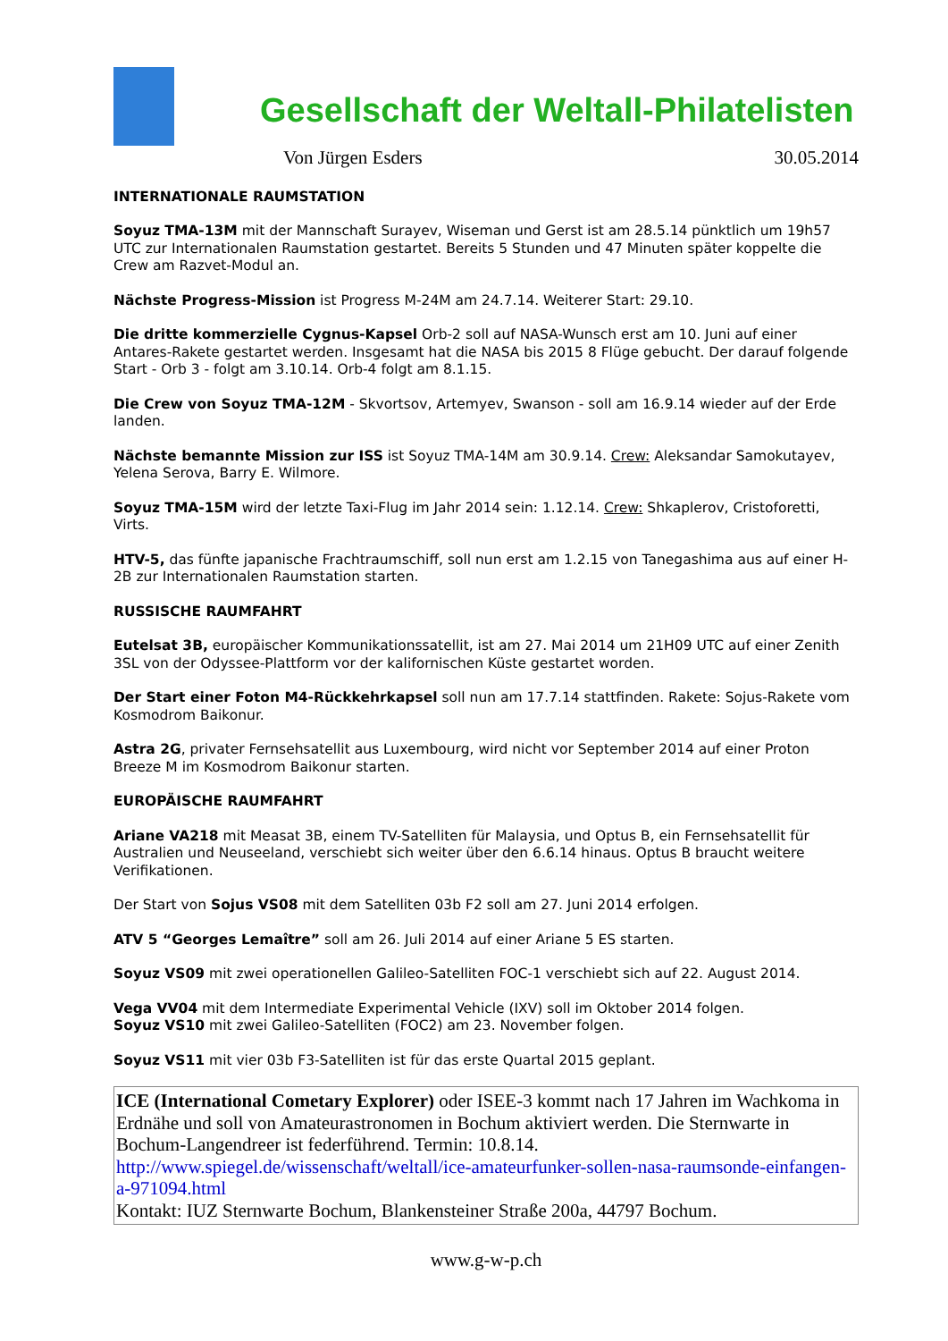Gesellschaft der Weltall-Philatelisten
Von Jürgen Esders 30.05.2014
INTERNATIONALE RAUMSTATION
Soyuz TMA-13M mit der Mannschaft Surayev, Wiseman und Gerst ist am 28.5.14 pünktlich um 19h57 UTC zur Internationalen Raumstation gestartet. Bereits 5 Stunden und 47 Minuten später koppelte die Crew am Razvet-Modul an.
Nächste Progress-Mission ist Progress M-24M am 24.7.14. Weiterer Start: 29.10.
Die dritte kommerzielle Cygnus-Kapsel Orb-2 soll auf NASA-Wunsch erst am 10. Juni auf einer Antares-Rakete gestartet werden. Insgesamt hat die NASA bis 2015 8 Flüge gebucht. Der darauf folgende Start - Orb 3 - folgt am 3.10.14. Orb-4 folgt am 8.1.15.
Die Crew von Soyuz TMA-12M - Skvortsov, Artemyev, Swanson - soll am 16.9.14 wieder auf der Erde landen.
Nächste bemannte Mission zur ISS ist Soyuz TMA-14M am 30.9.14. Crew: Aleksandar Samokutayev, Yelena Serova, Barry E. Wilmore.
Soyuz TMA-15M wird der letzte Taxi-Flug im Jahr 2014 sein: 1.12.14. Crew: Shkaplerov, Cristoforetti, Virts.
HTV-5, das fünfte japanische Frachtraumschiff, soll nun erst am 1.2.15 von Tanegashima aus auf einer H-2B zur Internationalen Raumstation starten.
RUSSISCHE RAUMFAHRT
Eutelsat 3B, europäischer Kommunikationssatellit, ist am 27. Mai 2014 um 21H09 UTC auf einer Zenith 3SL von der Odyssee-Plattform vor der kalifornischen Küste gestartet worden.
Der Start einer Foton M4-Rückkehrkapsel soll nun am 17.7.14 stattfinden. Rakete: Sojus-Rakete vom Kosmodrom Baikonur.
Astra 2G, privater Fernsehsatellit aus Luxembourg, wird nicht vor September 2014 auf einer Proton Breeze M im Kosmodrom Baikonur starten.
EUROPÄISCHE RAUMFAHRT
Ariane VA218 mit Measat 3B, einem TV-Satelliten für Malaysia, und Optus B, ein Fernsehsatellit für Australien und Neuseeland, verschiebt sich weiter über den 6.6.14 hinaus. Optus B braucht weitere Verifikationen.
Der Start von Sojus VS08 mit dem Satelliten 03b F2 soll am 27. Juni 2014 erfolgen.
ATV 5 “Georges Lemaître” soll am 26. Juli 2014 auf einer Ariane 5 ES starten.
Soyuz VS09 mit zwei operationellen Galileo-Satelliten FOC-1 verschiebt sich auf 22. August 2014.
Vega VV04 mit dem Intermediate Experimental Vehicle (IXV) soll im Oktober 2014 folgen.
Soyuz VS10 mit zwei Galileo-Satelliten (FOC2) am 23. November folgen.
Soyuz VS11 mit vier 03b F3-Satelliten ist für das erste Quartal 2015 geplant.
ICE (International Cometary Explorer) oder ISEE-3 kommt nach 17 Jahren im Wachkoma in Erdnähe und soll von Amateurastronomen in Bochum aktiviert werden. Die Sternwarte in Bochum-Langendreer ist federführend. Termin: 10.8.14.
http://www.spiegel.de/wissenschaft/weltall/ice-amateurfunker-sollen-nasa-raumsonde-einfangen-a-971094.html
Kontakt: IUZ Sternwarte Bochum, Blankensteiner Straße 200a, 44797 Bochum.
www.g-w-p.ch